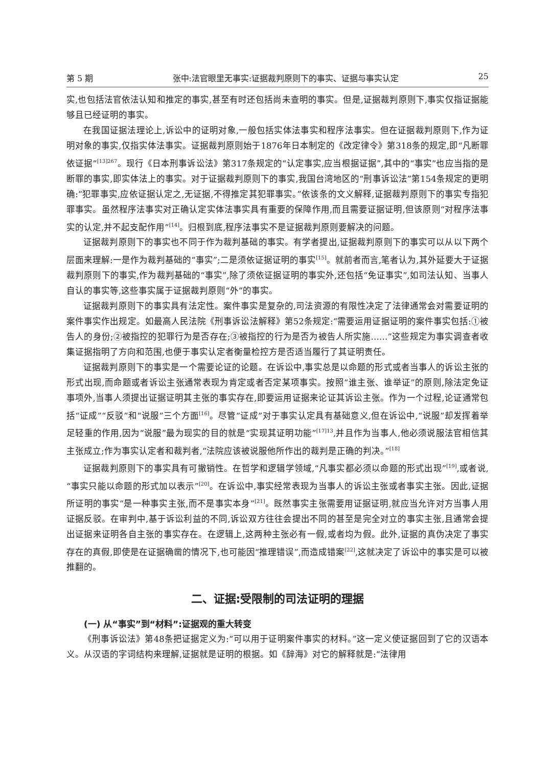第 5 期 张中:法官眼里无事实:证据裁判原则下的事实、证据与事实认定 25
实,也包括法官依法认知和推定的事实,甚至有时还包括尚未查明的事实。但是,证据裁判原则下,事实仅指证据能够且已经证明的事实。
在我国证据法理论上,诉讼中的证明对象,一般包括实体法事实和程序法事实。但在证据裁判原则下,作为证明对象的事实,仅指实体法事实。证据裁判原则始于1876年日本制定的《改定律令》第318条的规定,即“凡断罪依证据”<sup>[13]267</sup>。现行《日本刑事诉讼法》第317条规定的“认定事实,应当根据证据”,其中的“事实”也应当指的是断罪的事实,即实体法上的事实。对于证据裁判原则下的事实,我国台湾地区的“刑事诉讼法”第154条规定的更明确:“犯罪事实,应依证据认定之,无证据,不得推定其犯罪事实。”依该条的文义解释,证据裁判原则下的事实专指犯罪事实。虽然程序法事实对正确认定实体法事实具有重要的保障作用,而且需要证据证明,但该原则“对程序法事实的认定,并不起支配作用”<sup>[14]</sup>。归根到底,程序法事实不是证据裁判原则要解决的问题。
证据裁判原则下的事实也不同于作为裁判基础的事实。有学者提出,证据裁判原则下的事实可以从以下两个层面来理解:一是作为裁判基础的“事实”;二是须依证据证明的事实<sup>[15]</sup>。就前者而言,笔者认为,其外延要大于证据裁判原则下的事实,作为裁判基础的“事实”,除了须依证据证明的事实外,还包括“免证事实”,如司法认知、当事人自认的事实等,这些事实属于证据裁判原则“外”的事实。
证据裁判原则下的事实具有法定性。案件事实是复杂的,司法资源的有限性决定了法律通常会对需要证明的案件事实作出规定。如最高人民法院《刑事诉讼法解释》第52条规定:“需要运用证据证明的案件事实包括:①被告人的身份;②被指控的犯罪行为是否存在;③被指控的行为是否为被告人所实施……”这些规定为事实调查者收集证据指明了方向和范围,也便于事实认定者衡量检控方是否适当履行了其证明责任。
证据裁判原则下的事实是一个需要论证的论题。在诉讼中,事实总是以命题的形式或者当事人的诉讼主张的形式出现,而命题或者诉讼主张通常表现为肯定或者否定某项事实。按照“谁主张、谁举证”的原则,除法定免证事项外,当事人须提出证据证明其主张的事实存在,即要运用证据来论证其诉讼主张。作为一个过程,论证通常包括“证成”“反驳”和“说服”三个方面<sup>[16]</sup>。尽管“证成”对于事实认定具有基础意义,但在诉讼中,“说服”却发挥着举足轻重的作用,因为“说服”最为现实的目的就是“实现其证明功能”<sup>[17]13</sup>,并且作为当事人,他必须说服法官相信其主张成立;作为事实认定者和裁判者,“法院应该被说服他所作出的裁判是正确的判决。”<sup>[18]</sup>
证据裁判原则下的事实具有可撤销性。在哲学和逻辑学领域,“凡事实都必须以命题的形式出现”<sup>[19]</sup>,或者说,“事实只能以命题的形式加以表示”<sup>[20]</sup>。在诉讼中,事实经常表现为当事人的诉讼主张或者事实主张。因此,证据所证明的事实“是一种事实主张,而不是事实本身”<sup>[21]</sup>。既然事实主张需要用证据证明,就应当允许对方当事人用证据反驳。在审判中,基于诉讼利益的不同,诉讼双方往往会提出不同的甚至是完全对立的事实主张,且通常会提出证据来证明各自主张的事实存在。在逻辑上,这两种主张必有一假,或者均为假。此外,证据的真伪决定了事实存在的真假,即使是在证据确凿的情况下,也可能因“推理错误”,而造成错案<sup>[22]</sup>,这就决定了诉讼中的事实是可以被推翻的。
二、证据:受限制的司法证明的理据
(一) 从“事实”到“材料”:证据观的重大转变
《刑事诉讼法》第48条把证据定义为:“可以用于证明案件事实的材料。”这一定义使证据回到了它的汉语本义。从汉语的字词结构来理解,证据就是证明的根据。如《辞海》对它的解释就是:“法律用